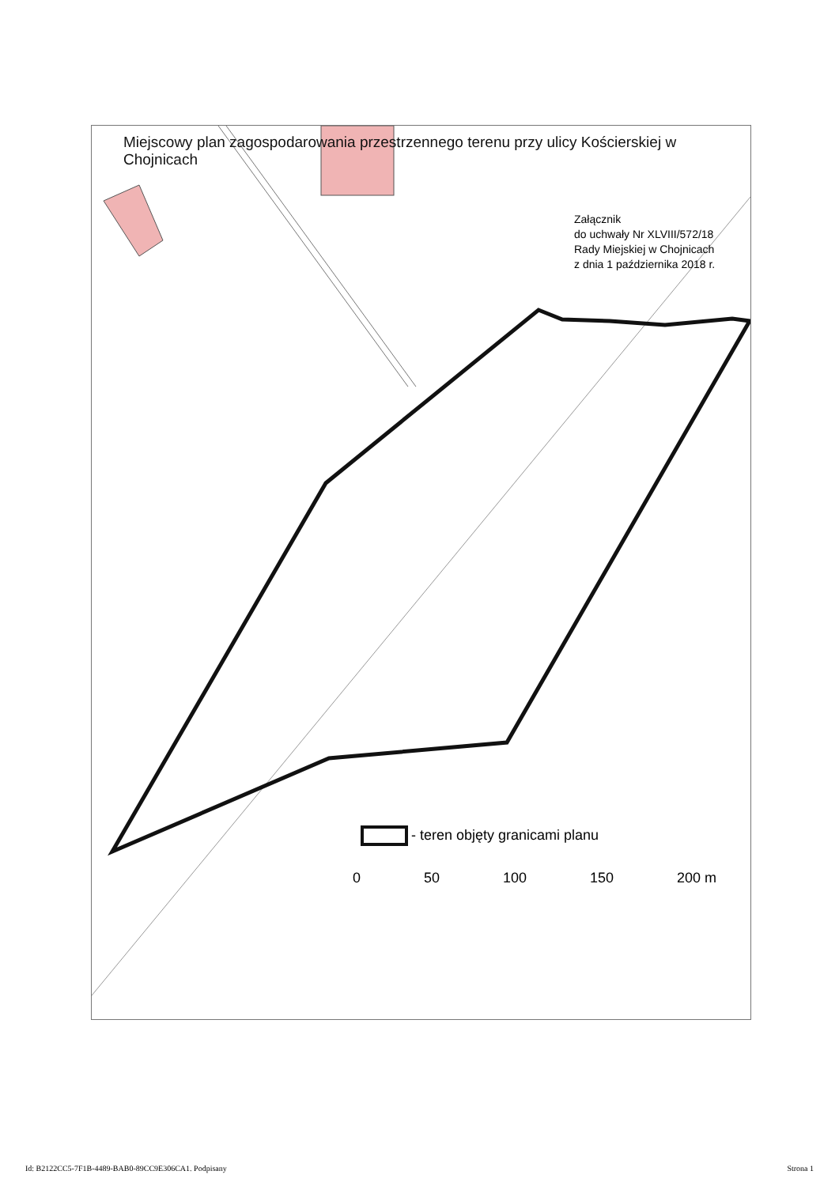Miejscowy plan zagospodarowania przestrzennego terenu przy ulicy Kościerskiej w Chojnicach
Załącznik
do uchwały Nr XLVIII/572/18
Rady Miejskiej w Chojnicach
z dnia 1 października 2018 r.
- teren objęty granicami planu
0 50 100 150 200 m
Id: B2122CC5-7F1B-4489-BAB0-89CC9E306CA1. Podpisany Strona 1